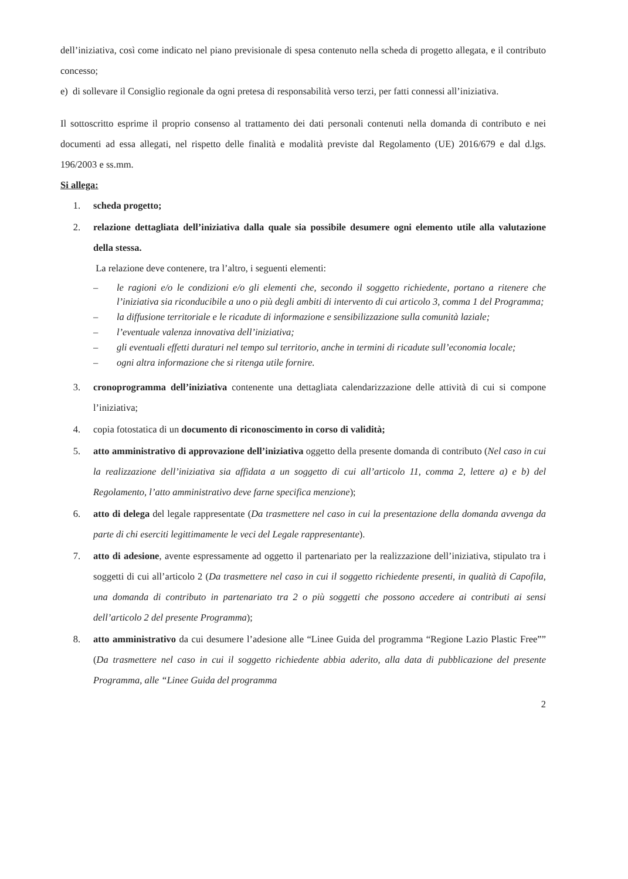dell’iniziativa, così come indicato nel piano previsionale di spesa contenuto nella scheda di progetto allegata, e il contributo concesso;
e) di sollevare il Consiglio regionale da ogni pretesa di responsabilità verso terzi, per fatti connessi all’iniziativa.
Il sottoscritto esprime il proprio consenso al trattamento dei dati personali contenuti nella domanda di contributo e nei documenti ad essa allegati, nel rispetto delle finalità e modalità previste dal Regolamento (UE) 2016/679 e dal d.lgs. 196/2003 e ss.mm.
Si allega:
1. scheda progetto;
2. relazione dettagliata dell’iniziativa dalla quale sia possibile desumere ogni elemento utile alla valutazione della stessa.
La relazione deve contenere, tra l’altro, i seguenti elementi:
– le ragioni e/o le condizioni e/o gli elementi che, secondo il soggetto richiedente, portano a ritenere che l’iniziativa sia riconducibile a uno o più degli ambiti di intervento di cui articolo 3, comma 1 del Programma;
– la diffusione territoriale e le ricadute di informazione e sensibilizzazione sulla comunità laziale;
– l’eventuale valenza innovativa dell’iniziativa;
– gli eventuali effetti duraturi nel tempo sul territorio, anche in termini di ricadute sull’economia locale;
– ogni altra informazione che si ritenga utile fornire.
3. cronoprogramma dell’iniziativa contenente una dettagliata calendarizzazione delle attività di cui si compone l’iniziativa;
4. copia fotostatica di un documento di riconoscimento in corso di validità;
5. atto amministrativo di approvazione dell’iniziativa oggetto della presente domanda di contributo (Nel caso in cui la realizzazione dell’iniziativa sia affidata a un soggetto di cui all’articolo 11, comma 2, lettere a) e b) del Regolamento, l’atto amministrativo deve farne specifica menzione);
6. atto di delega del legale rappresentate (Da trasmettere nel caso in cui la presentazione della domanda avvenga da parte di chi eserciti legittimamente le veci del Legale rappresentante).
7. atto di adesione, avente espressamente ad oggetto il partenariato per la realizzazione dell’iniziativa, stipulato tra i soggetti di cui all’articolo 2 (Da trasmettere nel caso in cui il soggetto richiedente presenti, in qualità di Capofila, una domanda di contributo in partenariato tra 2 o più soggetti che possono accedere ai contributi ai sensi dell’articolo 2 del presente Programma);
8. atto amministrativo da cui desumere l’adesione alle “Linee Guida del programma “Regione Lazio Plastic Free”” (Da trasmettere nel caso in cui il soggetto richiedente abbia aderito, alla data di pubblicazione del presente Programma, alle “Linee Guida del programma
2